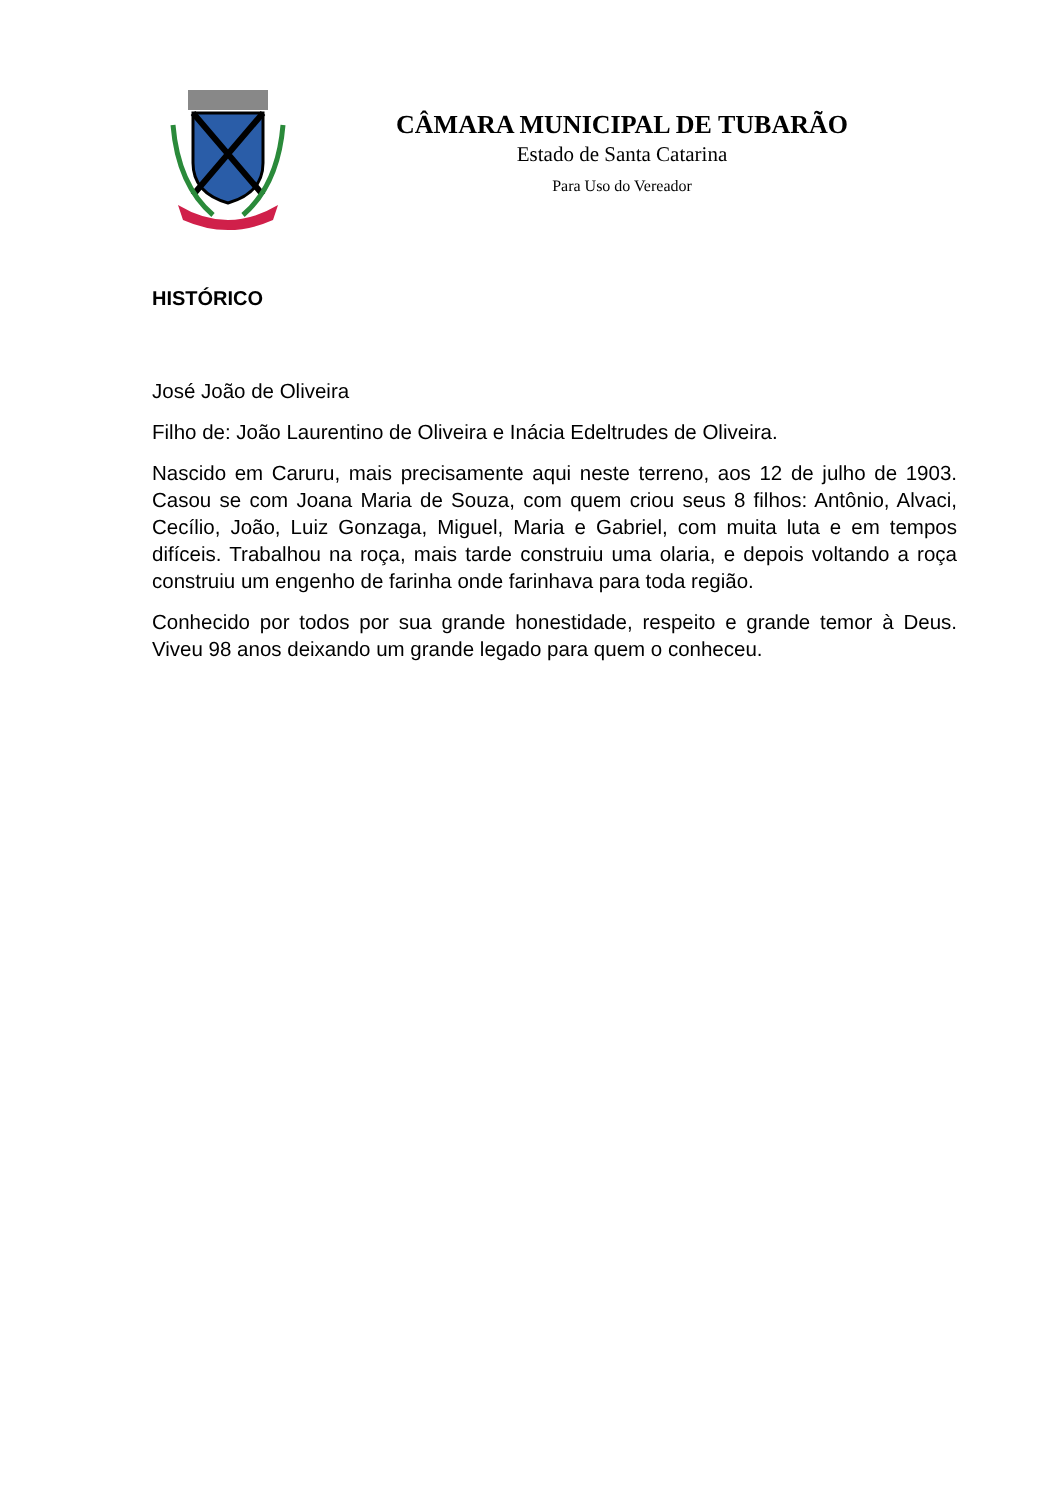CÂMARA MUNICIPAL DE TUBARÃO
Estado de Santa Catarina
Para Uso do Vereador
HISTÓRICO
José João de Oliveira
Filho de: João Laurentino de Oliveira e Inácia Edeltrudes de Oliveira.
Nascido em Caruru, mais precisamente aqui neste terreno, aos 12 de julho de 1903. Casou se com Joana Maria de Souza, com quem criou seus 8 filhos: Antônio, Alvaci, Cecílio, João, Luiz Gonzaga, Miguel, Maria e Gabriel, com muita luta e em tempos difíceis. Trabalhou na roça, mais tarde construiu uma olaria, e depois voltando a roça construiu um engenho de farinha onde farinhava para toda região.
Conhecido por todos por sua grande honestidade, respeito e grande temor à Deus. Viveu 98 anos deixando um grande legado para quem o conheceu.